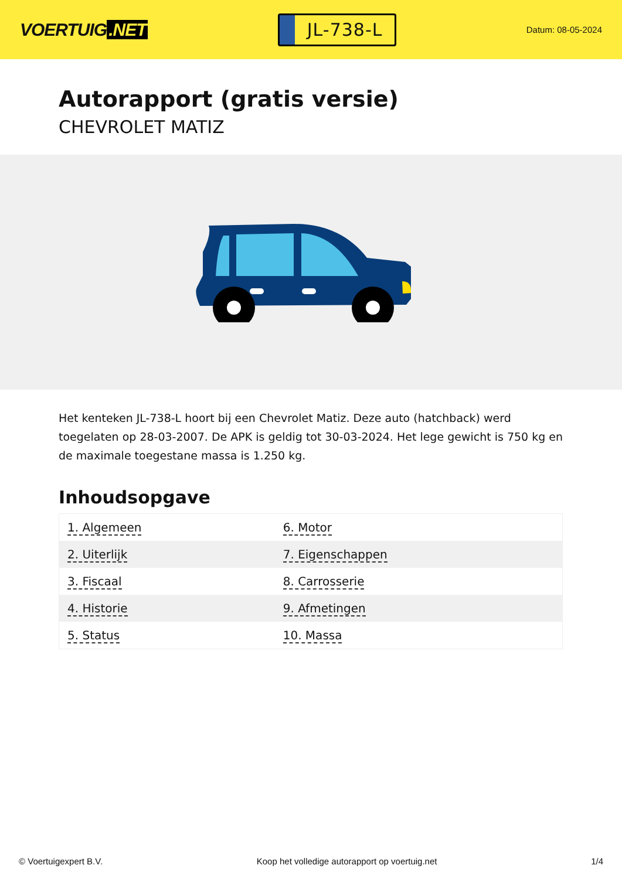VOERTUIG.NET
JL-738-L
Datum: 08-05-2024
Autorapport (gratis versie)
CHEVROLET MATIZ
Het kenteken JL-738-L hoort bij een Chevrolet Matiz. Deze auto (hatchback) werd toegelaten op 28-03-2007. De APK is geldig tot 30-03-2024. Het lege gewicht is 750 kg en de maximale toegestane massa is 1.250 kg.
Inhoudsopgave
| 1. Algemeen | 6. Motor |
| 2. Uiterlijk | 7. Eigenschappen |
| 3. Fiscaal | 8. Carrosserie |
| 4. Historie | 9. Afmetingen |
| 5. Status | 10. Massa |
© Voertuigexpert B.V. Koop het volledige autorapport op voertuig.net 1/4